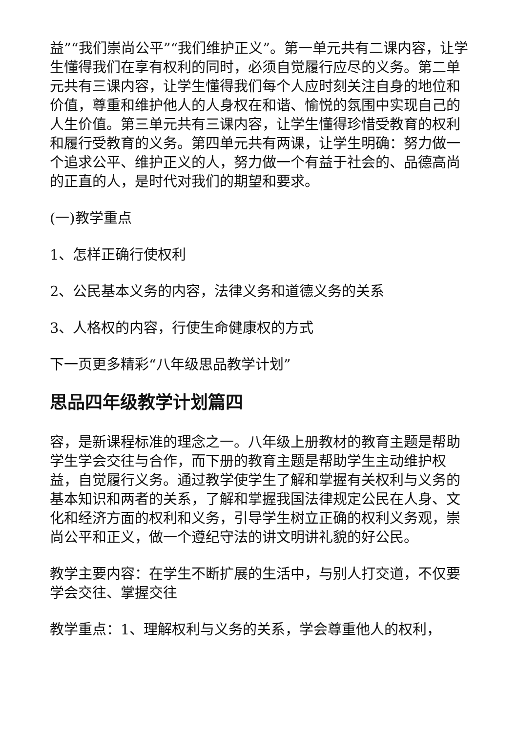益”“我们崇尚公平”“我们维护正义”。第一单元共有二课内容，让学生懂得我们在享有权利的同时，必须自觉履行应尽的义务。第二单元共有三课内容，让学生懂得我们每个人应时刻关注自身的地位和价值，尊重和维护他人的人身权在和谐、愉悦的氛围中实现自己的人生价值。第三单元共有三课内容，让学生懂得珍惜受教育的权利和履行受教育的义务。第四单元共有两课，让学生明确：努力做一个追求公平、维护正义的人，努力做一个有益于社会的、品德高尚的正直的人，是时代对我们的期望和要求。
(一)教学重点
1、怎样正确行使权利
2、公民基本义务的内容，法律义务和道德义务的关系
3、人格权的内容，行使生命健康权的方式
下一页更多精彩“八年级思品教学计划”
思品四年级教学计划篇四
容，是新课程标准的理念之一。八年级上册教材的教育主题是帮助学生学会交往与合作，而下册的教育主题是帮助学生主动维护权益，自觉履行义务。通过教学使学生了解和掌握有关权利与义务的基本知识和两者的关系，了解和掌握我国法律规定公民在人身、文化和经济方面的权利和义务，引导学生树立正确的权利义务观，崇尚公平和正义，做一个遵纪守法的讲文明讲礼貌的好公民。
教学主要内容：在学生不断扩展的生活中，与别人打交道，不仅要学会交往、掌握交往
教学重点：1、理解权利与义务的关系，学会尊重他人的权利，